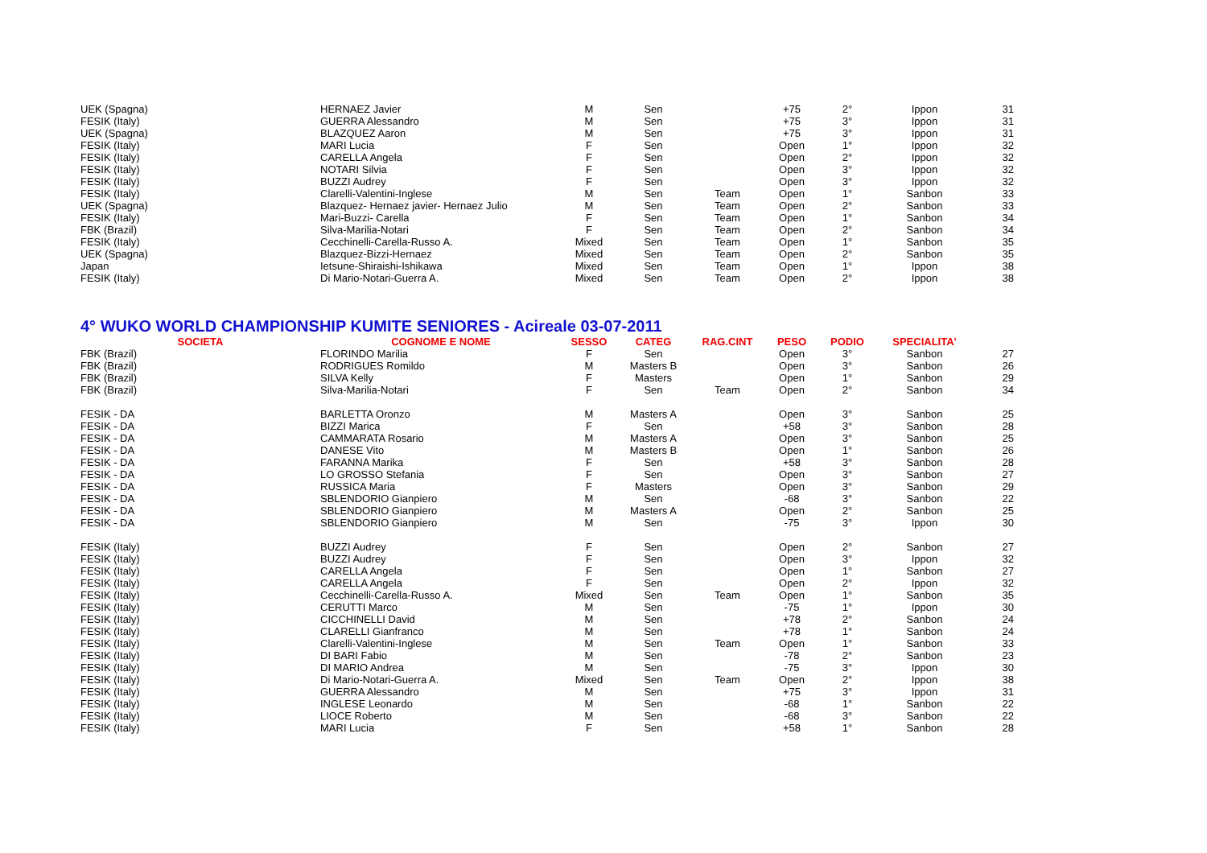| UEK (Spagna) | HERNAEZ Javier | M | Sen | | +75 | 2° | Ippon | 31 |
| FESIK (Italy) | GUERRA Alessandro | M | Sen | | +75 | 3° | Ippon | 31 |
| UEK (Spagna) | BLAZQUEZ Aaron | M | Sen | | +75 | 3° | Ippon | 31 |
| FESIK (Italy) | MARI Lucia | F | Sen | | Open | 1° | Ippon | 32 |
| FESIK (Italy) | CARELLA Angela | F | Sen | | Open | 2° | Ippon | 32 |
| FESIK (Italy) | NOTARI Silvia | F | Sen | | Open | 3° | Ippon | 32 |
| FESIK (Italy) | BUZZI Audrey | F | Sen | | Open | 3° | Ippon | 32 |
| FESIK (Italy) | Clarelli-Valentini-Inglese | M | Sen | Team | Open | 1° | Sanbon | 33 |
| UEK (Spagna) | Blazquez- Hernaez javier- Hernaez Julio | M | Sen | Team | Open | 2° | Sanbon | 33 |
| FESIK (Italy) | Mari-Buzzi- Carella | F | Sen | Team | Open | 1° | Sanbon | 34 |
| FBK (Brazil) | Silva-Marilia-Notari | F | Sen | Team | Open | 2° | Sanbon | 34 |
| FESIK (Italy) | Cecchinelli-Carella-Russo A. | Mixed | Sen | Team | Open | 1° | Sanbon | 35 |
| UEK (Spagna) | Blazquez-Bizzi-Hernaez | Mixed | Sen | Team | Open | 2° | Sanbon | 35 |
| Japan | Ietsune-Shiraishi-Ishikawa | Mixed | Sen | Team | Open | 1° | Ippon | 38 |
| FESIK (Italy) | Di Mario-Notari-Guerra A. | Mixed | Sen | Team | Open | 2° | Ippon | 38 |
4° WUKO WORLD CHAMPIONSHIP KUMITE SENIORES - Acireale 03-07-2011
| SOCIETA | COGNOME E NOME | SESSO | CATEG | RAG.CINT | PESO | PODIO | SPECIALITA' | |
| --- | --- | --- | --- | --- | --- | --- | --- | --- |
| FBK (Brazil) | FLORINDO Marilia | F | Sen | | Open | 3° | Sanbon | 27 |
| FBK (Brazil) | RODRIGUES Romildo | M | Masters B | | Open | 3° | Sanbon | 26 |
| FBK (Brazil) | SILVA Kelly | F | Masters | | Open | 1° | Sanbon | 29 |
| FBK (Brazil) | Silva-Marilia-Notari | F | Sen | Team | Open | 2° | Sanbon | 34 |
| FESIK - DA | BARLETTA Oronzo | M | Masters A | | Open | 3° | Sanbon | 25 |
| FESIK - DA | BIZZI Marica | F | Sen | | +58 | 3° | Sanbon | 28 |
| FESIK - DA | CAMMARATA Rosario | M | Masters A | | Open | 3° | Sanbon | 25 |
| FESIK - DA | DANESE Vito | M | Masters B | | Open | 1° | Sanbon | 26 |
| FESIK - DA | FARANNA Marika | F | Sen | | +58 | 3° | Sanbon | 28 |
| FESIK - DA | LO GROSSO Stefania | F | Sen | | Open | 3° | Sanbon | 27 |
| FESIK - DA | RUSSICA Maria | F | Masters | | Open | 3° | Sanbon | 29 |
| FESIK - DA | SBLENDORIO Gianpiero | M | Sen | | -68 | 3° | Sanbon | 22 |
| FESIK - DA | SBLENDORIO Gianpiero | M | Masters A | | Open | 2° | Sanbon | 25 |
| FESIK - DA | SBLENDORIO Gianpiero | M | Sen | | -75 | 3° | Ippon | 30 |
| FESIK (Italy) | BUZZI Audrey | F | Sen | | Open | 2° | Sanbon | 27 |
| FESIK (Italy) | BUZZI Audrey | F | Sen | | Open | 3° | Ippon | 32 |
| FESIK (Italy) | CARELLA Angela | F | Sen | | Open | 1° | Sanbon | 27 |
| FESIK (Italy) | CARELLA Angela | F | Sen | | Open | 2° | Ippon | 32 |
| FESIK (Italy) | Cecchinelli-Carella-Russo A. | Mixed | Sen | Team | Open | 1° | Sanbon | 35 |
| FESIK (Italy) | CERUTTI Marco | M | Sen | | -75 | 1° | Ippon | 30 |
| FESIK (Italy) | CICCHINELLI David | M | Sen | | +78 | 2° | Sanbon | 24 |
| FESIK (Italy) | CLARELLI Gianfranco | M | Sen | | +78 | 1° | Sanbon | 24 |
| FESIK (Italy) | Clarelli-Valentini-Inglese | M | Sen | Team | Open | 1° | Sanbon | 33 |
| FESIK (Italy) | DI BARI Fabio | M | Sen | | -78 | 2° | Sanbon | 23 |
| FESIK (Italy) | DI MARIO Andrea | M | Sen | | -75 | 3° | Ippon | 30 |
| FESIK (Italy) | Di Mario-Notari-Guerra A. | Mixed | Sen | Team | Open | 2° | Ippon | 38 |
| FESIK (Italy) | GUERRA Alessandro | M | Sen | | +75 | 3° | Ippon | 31 |
| FESIK (Italy) | INGLESE Leonardo | M | Sen | | -68 | 1° | Sanbon | 22 |
| FESIK (Italy) | LIOCE Roberto | M | Sen | | -68 | 3° | Sanbon | 22 |
| FESIK (Italy) | MARI Lucia | F | Sen | | +58 | 1° | Sanbon | 28 |